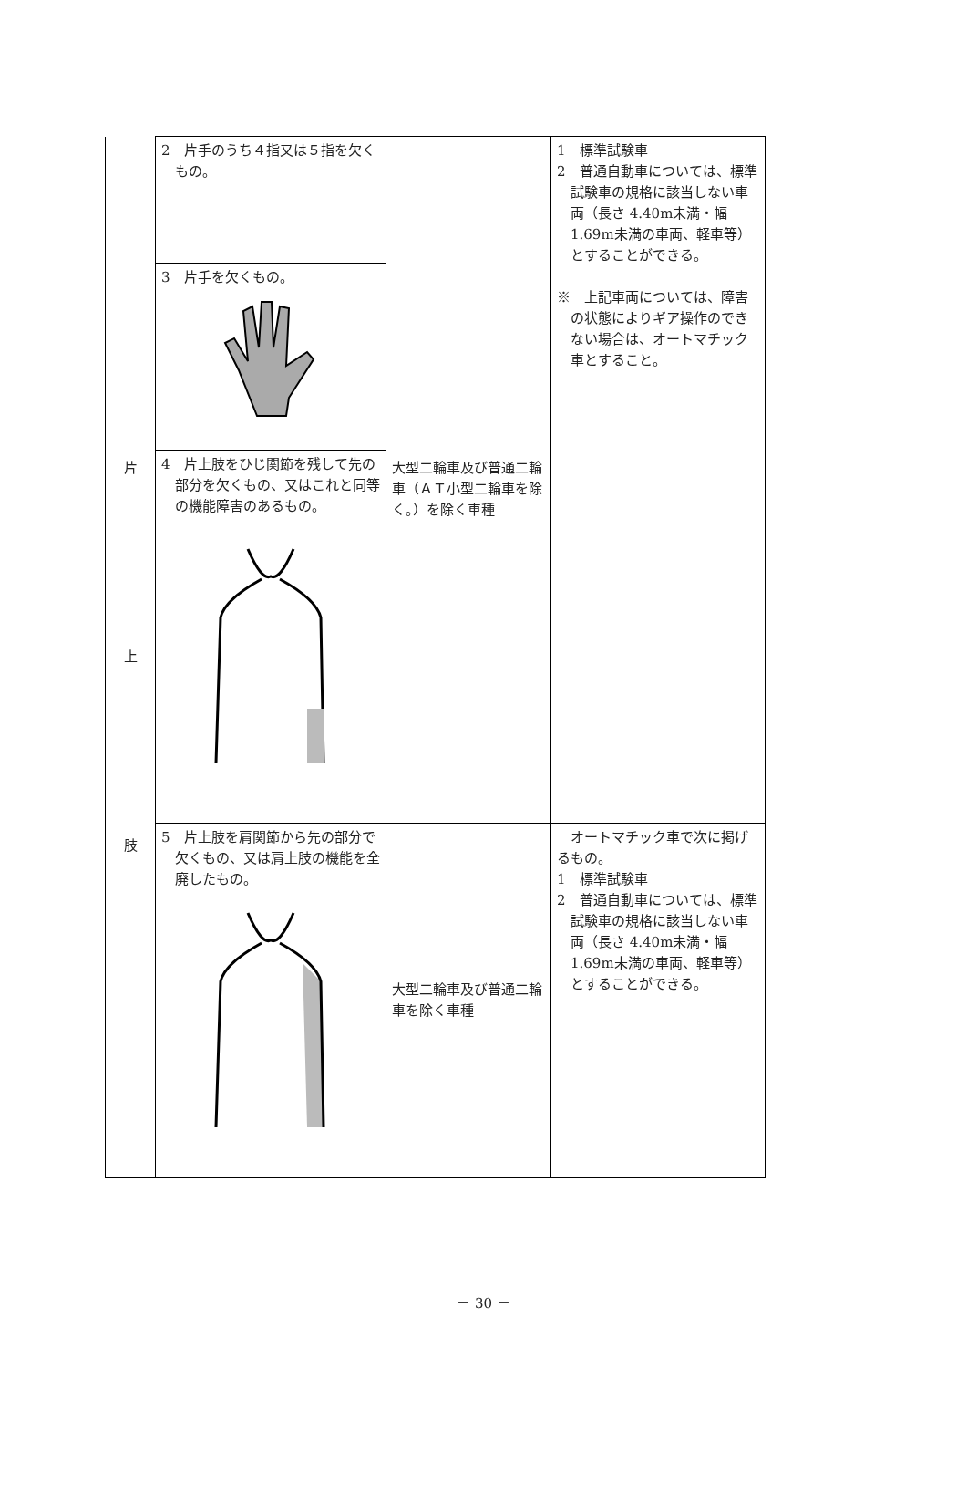| 片 上 肢 | 2 片手のうち４指又は５指を欠くもの。 | 大型二輪車及び普通二輪車（ＡＴ小型二輪車を除く。）を除く車種 | 1 標準試験車 2 普通自動車については、標準試験車の規格に該当しない車両（長さ 4.40m未満・幅 1.69m未満の車両、軽車等）とすることができる。 ※ 上記車両については、障害の状態によりギア操作のできない場合は、オートマチック車とすること。 |
| | 3 片手を欠くもの。 | | |
| | 4 片上肢をひじ関節を残して先の部分を欠くもの、又はこれと同等の機能障害のあるもの。 | | |
| | 5 片上肢を肩関節から先の部分で欠くもの、又は肩上肢の機能を全廃したもの。 | 大型二輪車及び普通二輪車を除く車種 | オートマチック車で次に掲げるもの。 1 標準試験車 2 普通自動車については、標準試験車の規格に該当しない車両（長さ 4.40m未満・幅 1.69m未満の車両、軽車等）とすることができる。 |
－ 30 －